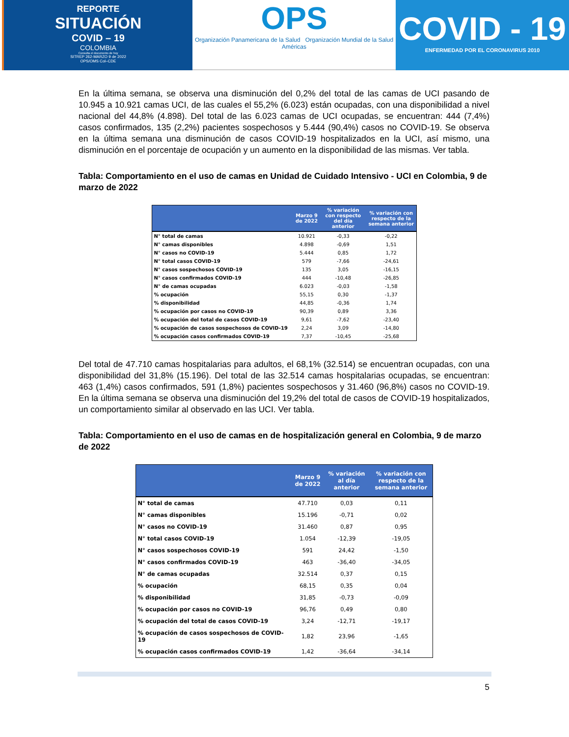REPORTE
SITUACIÓN
COVID – 19
COLOMBIA
Consulta el documento de hoy
SITREP 262-MARZO 9 de 2022
OPS/OMS Col–CDE
OPS
Organización Panamericana de la Salud Organización Mundial de la Salud Américas
COVID - 19
ENFERMEDAD POR EL CORONAVIRUS 2010
En la última semana, se observa una disminución del 0,2% del total de las camas de UCI pasando de 10.945 a 10.921 camas UCI, de las cuales el 55,2% (6.023) están ocupadas, con una disponibilidad a nivel nacional del 44,8% (4.898). Del total de las 6.023 camas de UCI ocupadas, se encuentran: 444 (7,4%) casos confirmados, 135 (2,2%) pacientes sospechosos y 5.444 (90,4%) casos no COVID-19. Se observa en la última semana una disminución de casos COVID-19 hospitalizados en la UCI, así mismo, una disminución en el porcentaje de ocupación y un aumento en la disponibilidad de las mismas. Ver tabla.
Tabla: Comportamiento en el uso de camas en Unidad de Cuidado Intensivo - UCI en Colombia, 9 de marzo de 2022
| | Marzo 9 de 2022 | % variación con respecto del día anterior | % variación con respecto de la semana anterior |
| --- | --- | --- | --- |
| N° total de camas | 10.921 | -0,33 | -0,22 |
| N° camas disponibles | 4.898 | -0,69 | 1,51 |
| N° casos no COVID-19 | 5.444 | 0,85 | 1,72 |
| N° total casos COVID-19 | 579 | -7,66 | -24,61 |
| N° casos sospechosos COVID-19 | 135 | 3,05 | -16,15 |
| N° casos confirmados COVID-19 | 444 | -10,48 | -26,85 |
| N° de camas ocupadas | 6.023 | -0,03 | -1,58 |
| % ocupación | 55,15 | 0,30 | -1,37 |
| % disponibilidad | 44,85 | -0,36 | 1,74 |
| % ocupación por casos no COVID-19 | 90,39 | 0,89 | 3,36 |
| % ocupación del total de casos COVID-19 | 9,61 | -7,62 | -23,40 |
| % ocupación de casos sospechosos de COVID-19 | 2,24 | 3,09 | -14,80 |
| % ocupación casos confirmados COVID-19 | 7,37 | -10,45 | -25,68 |
Del total de 47.710 camas hospitalarias para adultos, el 68,1% (32.514) se encuentran ocupadas, con una disponibilidad del 31,8% (15.196). Del total de las 32.514 camas hospitalarias ocupadas, se encuentran: 463 (1,4%) casos confirmados, 591 (1,8%) pacientes sospechosos y 31.460 (96,8%) casos no COVID-19. En la última semana se observa una disminución del 19,2% del total de casos de COVID-19 hospitalizados, un comportamiento similar al observado en las UCI. Ver tabla.
Tabla: Comportamiento en el uso de camas en de hospitalización general en Colombia, 9 de marzo de 2022
| | Marzo 9 de 2022 | % variación al día anterior | % variación con respecto de la semana anterior |
| --- | --- | --- | --- |
| N° total de camas | 47.710 | 0,03 | 0,11 |
| N° camas disponibles | 15.196 | -0,71 | 0,02 |
| N° casos no COVID-19 | 31.460 | 0,87 | 0,95 |
| N° total casos COVID-19 | 1.054 | -12,39 | -19,05 |
| N° casos sospechosos COVID-19 | 591 | 24,42 | -1,50 |
| N° casos confirmados COVID-19 | 463 | -36,40 | -34,05 |
| N° de camas ocupadas | 32.514 | 0,37 | 0,15 |
| % ocupación | 68,15 | 0,35 | 0,04 |
| % disponibilidad | 31,85 | -0,73 | -0,09 |
| % ocupación por casos no COVID-19 | 96,76 | 0,49 | 0,80 |
| % ocupación del total de casos COVID-19 | 3,24 | -12,71 | -19,17 |
| % ocupación de casos sospechosos de COVID-19 | 1,82 | 23,96 | -1,65 |
| % ocupación casos confirmados COVID-19 | 1,42 | -36,64 | -34,14 |
5